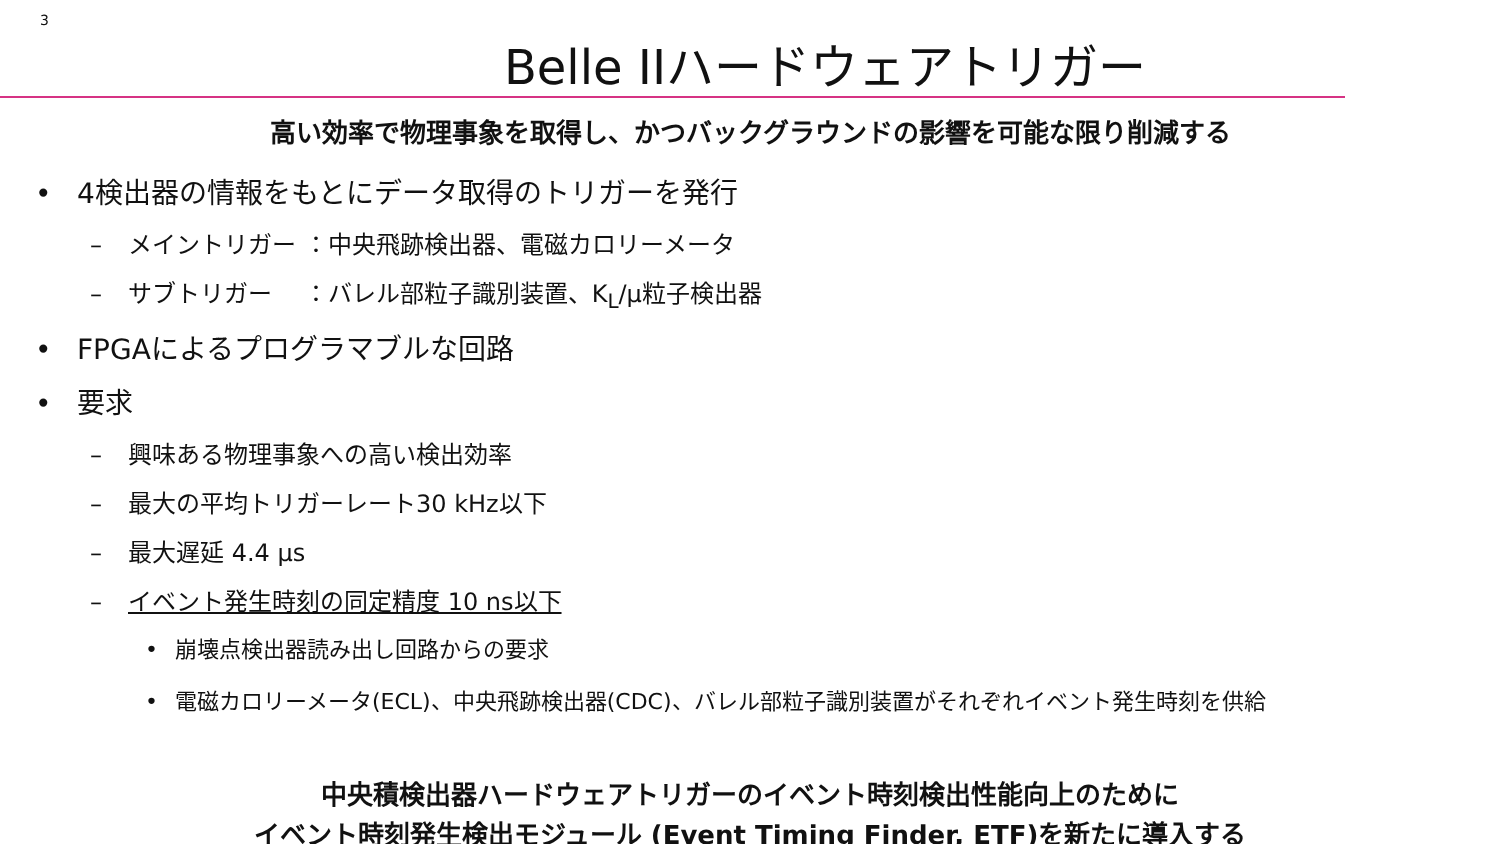3
Belle IIハードウェアトリガー
高い効率で物理事象を取得し、かつバックグラウンドの影響を可能な限り削減する
• 4検出器の情報をもとにデータ取得のトリガーを発行
– メイントリガー ：中央飛跡検出器、電磁カロリーメータ
– サブトリガー　 ：バレル部粒子識別装置、K<sub>L</sub>/μ粒子検出器
• FPGAによるプログラマブルな回路
• 要求
– 興味ある物理事象への高い検出効率
– 最大の平均トリガーレート30 kHz以下
– 最大遅延 4.4 μs
– イベント発生時刻の同定精度 10 ns以下
• 崩壊点検出器読み出し回路からの要求
• 電磁カロリーメータ(ECL)、中央飛跡検出器(CDC)、バレル部粒子識別装置がそれぞれイベント発生時刻を供給
中央積検出器ハードウェアトリガーのイベント時刻検出性能向上のために
イベント時刻発生検出モジュール (Event Timing Finder, ETF)を新たに導入する